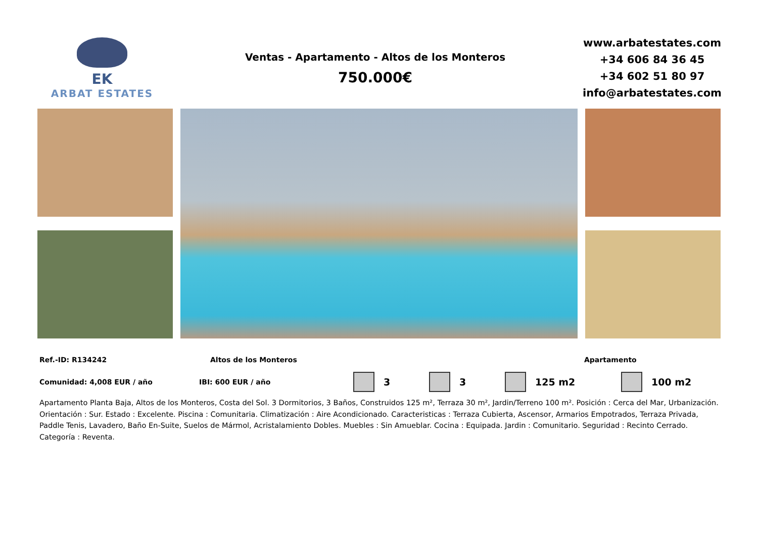EK
ARBAT ESTATES
Ventas - Apartamento - Altos de los Monteros
750.000€
www.arbatestates.com
+34 606 84 36 45
+34 602 51 80 97
info@arbatestates.com
Ref.-ID: R134242 Altos de los Monteros Apartamento
Comunidad: 4,008 EUR / año IBI: 600 EUR / año 3 3 125 m2 100 m2
Apartamento Planta Baja, Altos de los Monteros, Costa del Sol. 3 Dormitorios, 3 Baños, Construidos 125 m², Terraza 30 m², Jardin/Terreno 100 m². Posición : Cerca del Mar, Urbanización. Orientación : Sur. Estado : Excelente. Piscina : Comunitaria. Climatización : Aire Acondicionado. Caracteristicas : Terraza Cubierta, Ascensor, Armarios Empotrados, Terraza Privada, Paddle Tenis, Lavadero, Baño En-Suite, Suelos de Mármol, Acristalamiento Dobles. Muebles : Sin Amueblar. Cocina : Equipada. Jardin : Comunitario. Seguridad : Recinto Cerrado. Categoría : Reventa.